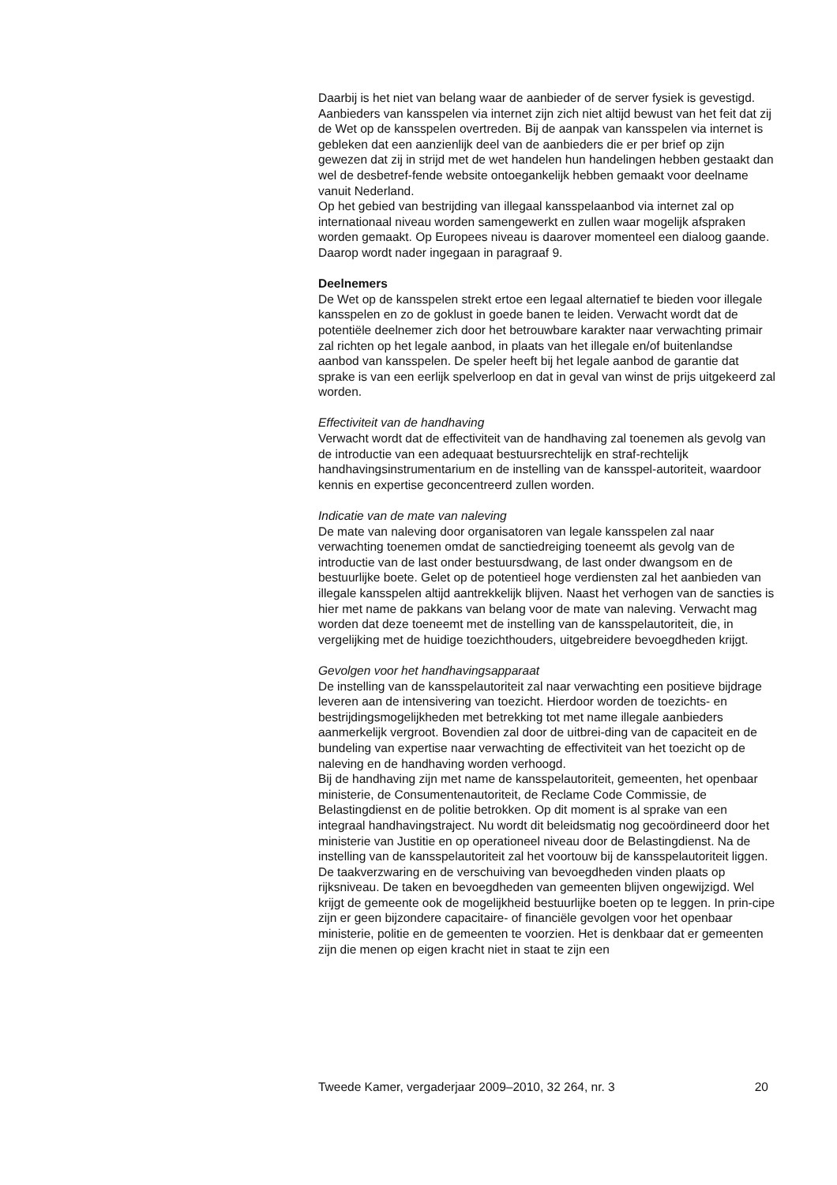Daarbij is het niet van belang waar de aanbieder of de server fysiek is gevestigd. Aanbieders van kansspelen via internet zijn zich niet altijd bewust van het feit dat zij de Wet op de kansspelen overtreden. Bij de aanpak van kansspelen via internet is gebleken dat een aanzienlijk deel van de aanbieders die er per brief op zijn gewezen dat zij in strijd met de wet handelen hun handelingen hebben gestaakt dan wel de desbetref-fende website ontoegankelijk hebben gemaakt voor deelname vanuit Nederland.
Op het gebied van bestrijding van illegaal kansspelaanbod via internet zal op internationaal niveau worden samengewerkt en zullen waar mogelijk afspraken worden gemaakt. Op Europees niveau is daarover momenteel een dialoog gaande. Daarop wordt nader ingegaan in paragraaf 9.
Deelnemers
De Wet op de kansspelen strekt ertoe een legaal alternatief te bieden voor illegale kansspelen en zo de goklust in goede banen te leiden. Verwacht wordt dat de potentiële deelnemer zich door het betrouwbare karakter naar verwachting primair zal richten op het legale aanbod, in plaats van het illegale en/of buitenlandse aanbod van kansspelen. De speler heeft bij het legale aanbod de garantie dat sprake is van een eerlijk spelverloop en dat in geval van winst de prijs uitgekeerd zal worden.
Effectiviteit van de handhaving
Verwacht wordt dat de effectiviteit van de handhaving zal toenemen als gevolg van de introductie van een adequaat bestuursrechtelijk en straf-rechtelijk handhavingsinstrumentarium en de instelling van de kansspel-autoriteit, waardoor kennis en expertise geconcentreerd zullen worden.
Indicatie van de mate van naleving
De mate van naleving door organisatoren van legale kansspelen zal naar verwachting toenemen omdat de sanctiedreiging toeneemt als gevolg van de introductie van de last onder bestuursdwang, de last onder dwangsom en de bestuurlijke boete. Gelet op de potentieel hoge verdiensten zal het aanbieden van illegale kansspelen altijd aantrekkelijk blijven. Naast het verhogen van de sancties is hier met name de pakkans van belang voor de mate van naleving. Verwacht mag worden dat deze toeneemt met de instelling van de kansspelautoriteit, die, in vergelijking met de huidige toezichthouders, uitgebreidere bevoegdheden krijgt.
Gevolgen voor het handhavingsapparaat
De instelling van de kansspelautoriteit zal naar verwachting een positieve bijdrage leveren aan de intensivering van toezicht. Hierdoor worden de toezichts- en bestrijdingsmogelijkheden met betrekking tot met name illegale aanbieders aanmerkelijk vergroot. Bovendien zal door de uitbrei-ding van de capaciteit en de bundeling van expertise naar verwachting de effectiviteit van het toezicht op de naleving en de handhaving worden verhoogd.
Bij de handhaving zijn met name de kansspelautoriteit, gemeenten, het openbaar ministerie, de Consumentenautoriteit, de Reclame Code Commissie, de Belastingdienst en de politie betrokken. Op dit moment is al sprake van een integraal handhavingstraject. Nu wordt dit beleidsmatig nog gecoördineerd door het ministerie van Justitie en op operationeel niveau door de Belastingdienst. Na de instelling van de kansspelautoriteit zal het voortouw bij de kansspelautoriteit liggen. De taakverzwaring en de verschuiving van bevoegdheden vinden plaats op rijksniveau. De taken en bevoegdheden van gemeenten blijven ongewijzigd. Wel krijgt de gemeente ook de mogelijkheid bestuurlijke boeten op te leggen. In prin-cipe zijn er geen bijzondere capacitaire- of financiële gevolgen voor het openbaar ministerie, politie en de gemeenten te voorzien. Het is denkbaar dat er gemeenten zijn die menen op eigen kracht niet in staat te zijn een
Tweede Kamer, vergaderjaar 2009–2010, 32 264, nr. 3 20